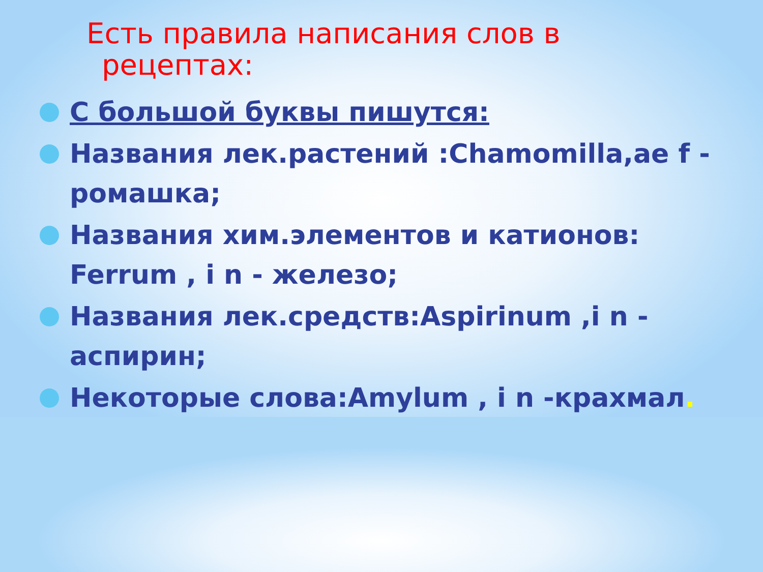Есть правила написания слов в
рецептах:
С большой буквы пишутся:
Названия лек.растений :Chamomilla,ae f - ромашка;
Названия хим.элементов и катионов: Ferrum , i n - железо;
Названия лек.средств:Aspirinum ,i n - аспирин;
Некоторые слова:Amylum , i n -крахмал.